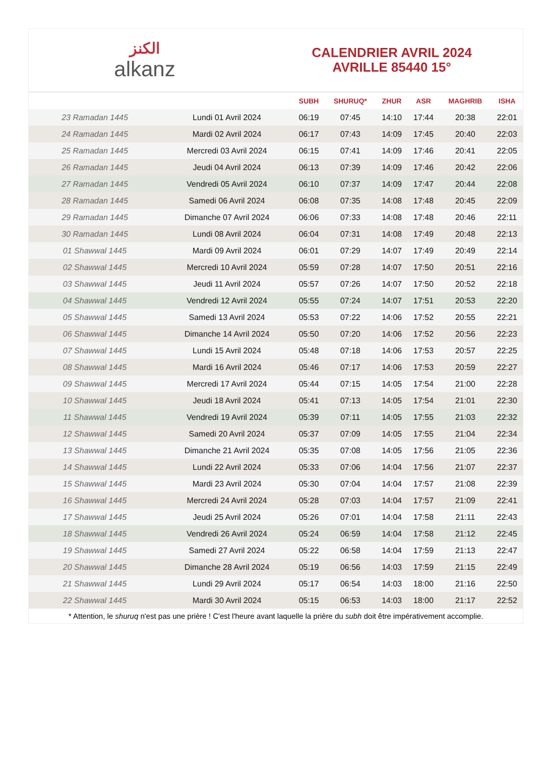الكنز
alkanz
CALENDRIER AVRIL 2024
AVRILLE 85440 15°
| | | SUBH | SHURUQ* | ZHUR | ASR | MAGHRIB | ISHA |
| --- | --- | --- | --- | --- | --- | --- | --- |
| 23 Ramadan 1445 | Lundi 01 Avril 2024 | 06:19 | 07:45 | 14:10 | 17:44 | 20:38 | 22:01 |
| 24 Ramadan 1445 | Mardi 02 Avril 2024 | 06:17 | 07:43 | 14:09 | 17:45 | 20:40 | 22:03 |
| 25 Ramadan 1445 | Mercredi 03 Avril 2024 | 06:15 | 07:41 | 14:09 | 17:46 | 20:41 | 22:05 |
| 26 Ramadan 1445 | Jeudi 04 Avril 2024 | 06:13 | 07:39 | 14:09 | 17:46 | 20:42 | 22:06 |
| 27 Ramadan 1445 | Vendredi 05 Avril 2024 | 06:10 | 07:37 | 14:09 | 17:47 | 20:44 | 22:08 |
| 28 Ramadan 1445 | Samedi 06 Avril 2024 | 06:08 | 07:35 | 14:08 | 17:48 | 20:45 | 22:09 |
| 29 Ramadan 1445 | Dimanche 07 Avril 2024 | 06:06 | 07:33 | 14:08 | 17:48 | 20:46 | 22:11 |
| 30 Ramadan 1445 | Lundi 08 Avril 2024 | 06:04 | 07:31 | 14:08 | 17:49 | 20:48 | 22:13 |
| 01 Shawwal 1445 | Mardi 09 Avril 2024 | 06:01 | 07:29 | 14:07 | 17:49 | 20:49 | 22:14 |
| 02 Shawwal 1445 | Mercredi 10 Avril 2024 | 05:59 | 07:28 | 14:07 | 17:50 | 20:51 | 22:16 |
| 03 Shawwal 1445 | Jeudi 11 Avril 2024 | 05:57 | 07:26 | 14:07 | 17:50 | 20:52 | 22:18 |
| 04 Shawwal 1445 | Vendredi 12 Avril 2024 | 05:55 | 07:24 | 14:07 | 17:51 | 20:53 | 22:20 |
| 05 Shawwal 1445 | Samedi 13 Avril 2024 | 05:53 | 07:22 | 14:06 | 17:52 | 20:55 | 22:21 |
| 06 Shawwal 1445 | Dimanche 14 Avril 2024 | 05:50 | 07:20 | 14:06 | 17:52 | 20:56 | 22:23 |
| 07 Shawwal 1445 | Lundi 15 Avril 2024 | 05:48 | 07:18 | 14:06 | 17:53 | 20:57 | 22:25 |
| 08 Shawwal 1445 | Mardi 16 Avril 2024 | 05:46 | 07:17 | 14:06 | 17:53 | 20:59 | 22:27 |
| 09 Shawwal 1445 | Mercredi 17 Avril 2024 | 05:44 | 07:15 | 14:05 | 17:54 | 21:00 | 22:28 |
| 10 Shawwal 1445 | Jeudi 18 Avril 2024 | 05:41 | 07:13 | 14:05 | 17:54 | 21:01 | 22:30 |
| 11 Shawwal 1445 | Vendredi 19 Avril 2024 | 05:39 | 07:11 | 14:05 | 17:55 | 21:03 | 22:32 |
| 12 Shawwal 1445 | Samedi 20 Avril 2024 | 05:37 | 07:09 | 14:05 | 17:55 | 21:04 | 22:34 |
| 13 Shawwal 1445 | Dimanche 21 Avril 2024 | 05:35 | 07:08 | 14:05 | 17:56 | 21:05 | 22:36 |
| 14 Shawwal 1445 | Lundi 22 Avril 2024 | 05:33 | 07:06 | 14:04 | 17:56 | 21:07 | 22:37 |
| 15 Shawwal 1445 | Mardi 23 Avril 2024 | 05:30 | 07:04 | 14:04 | 17:57 | 21:08 | 22:39 |
| 16 Shawwal 1445 | Mercredi 24 Avril 2024 | 05:28 | 07:03 | 14:04 | 17:57 | 21:09 | 22:41 |
| 17 Shawwal 1445 | Jeudi 25 Avril 2024 | 05:26 | 07:01 | 14:04 | 17:58 | 21:11 | 22:43 |
| 18 Shawwal 1445 | Vendredi 26 Avril 2024 | 05:24 | 06:59 | 14:04 | 17:58 | 21:12 | 22:45 |
| 19 Shawwal 1445 | Samedi 27 Avril 2024 | 05:22 | 06:58 | 14:04 | 17:59 | 21:13 | 22:47 |
| 20 Shawwal 1445 | Dimanche 28 Avril 2024 | 05:19 | 06:56 | 14:03 | 17:59 | 21:15 | 22:49 |
| 21 Shawwal 1445 | Lundi 29 Avril 2024 | 05:17 | 06:54 | 14:03 | 18:00 | 21:16 | 22:50 |
| 22 Shawwal 1445 | Mardi 30 Avril 2024 | 05:15 | 06:53 | 14:03 | 18:00 | 21:17 | 22:52 |
* Attention, le shuruq n'est pas une prière ! C'est l'heure avant laquelle la prière du subh doit être impérativement accomplie.